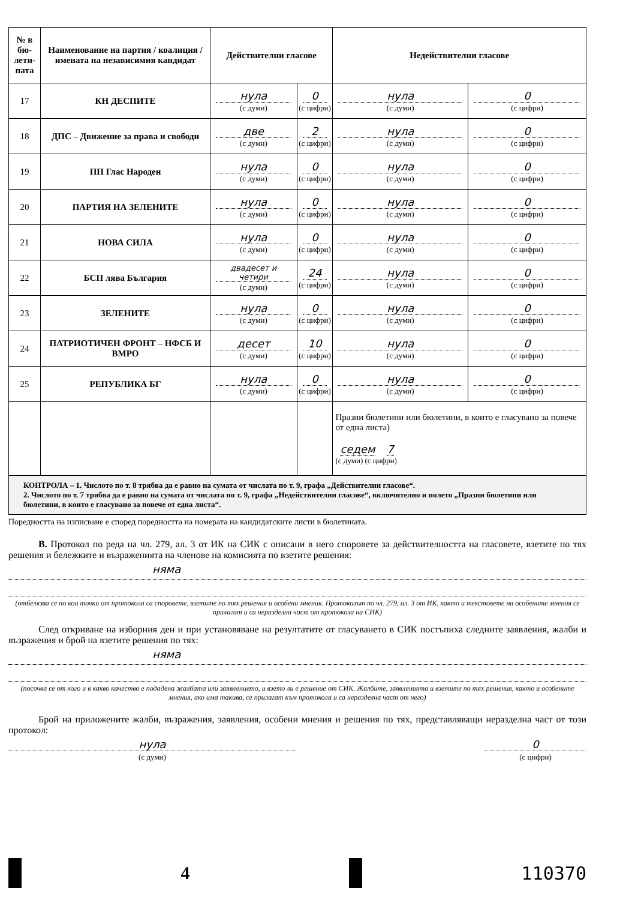| № в бю-лети-пата | Наименование на партия / коалиция / имената на независимия кандидат | Действителни гласове | | Недействителни гласове | |
| --- | --- | --- | --- | --- | --- |
| 17 | КН ДЕСПИТЕ | нула (с думи) | 0 (с цифри) | нула (с думи) | 0 (с цифри) |
| 18 | ДПС – Движение за права и свободи | две (с думи) | 2 (с цифри) | нула (с думи) | 0 (с цифри) |
| 19 | ПП Глас Народен | нула (с думи) | 0 (с цифри) | нула (с думи) | 0 (с цифри) |
| 20 | ПАРТИЯ НА ЗЕЛЕНИТЕ | нула (с думи) | 0 (с цифри) | нула (с думи) | 0 (с цифри) |
| 21 | НОВА СИЛА | нула (с думи) | 0 (с цифри) | нула (с думи) | 0 (с цифри) |
| 22 | БСП лява България | двадесет и четири (с думи) | 24 (с цифри) | нула (с думи) | 0 (с цифри) |
| 23 | ЗЕЛЕНИТЕ | нула (с думи) | 0 (с цифри) | нула (с думи) | 0 (с цифри) |
| 24 | ПАТРИОТИЧЕН ФРОНТ – НФСБ И ВМРО | десет (с думи) | 10 (с цифри) | нула (с думи) | 0 (с цифри) |
| 25 | РЕПУБЛИКА БГ | нула (с думи) | 0 (с цифри) | нула (с думи) | 0 (с цифри) |
| | | | | Празни бюлетини или бюлетини, в които е гласувано за повече от една листа) седем 7 (с думи) (с цифри) | |
| КОНТРОЛА – 1. Числото по т. 8 трябва да е равно на сумата от числата по т. 9, графа „Действителни гласове“. 2. Числото по т. 7 трябва да е равно на сумата от числата по т. 9, графа „Недействителни гласове“, включително и полето „Празни бюлетини или бюлетини, в които е гласувано за повече от една листа“. | | | | | |
Поредността на изписване е според поредността на номерата на кандидатските листи в бюлетината.
В. Протокол по реда на чл. 279, ал. 3 от ИК на СИК с описани в него споровете за действителността на гласовете, взетите по тях решения и бележките и възраженията на членове на комисията по взетите решения:
няма
(отбелязва се по кои точки от протокола са споровете, взетите по тях решения и особени мнения. Протоколът по чл. 279, ал. 3 от ИК, както и текстовете на особените мнения се прилагат и са неразделна част от протокола на СИК)
След откриване на изборния ден и при установяване на резултатите от гласуването в СИК постъпиха следните заявления, жалби и възражения и брой на взетите решения по тях:
няма
(посочва се от кого и в какво качество е подадена жалбата или заявлението, и взето ли е решение от СИК. Жалбите, заявленията и взетите по тях решения, както и особените мнения, ако има такива, се прилагат към протокола и са неразделна част от него)
Брой на приложените жалби, възражения, заявления, особени мнения и решения по тях, представляващи неразделна част от този протокол:
нула
(с думи)
0
(с цифри)
4 110370